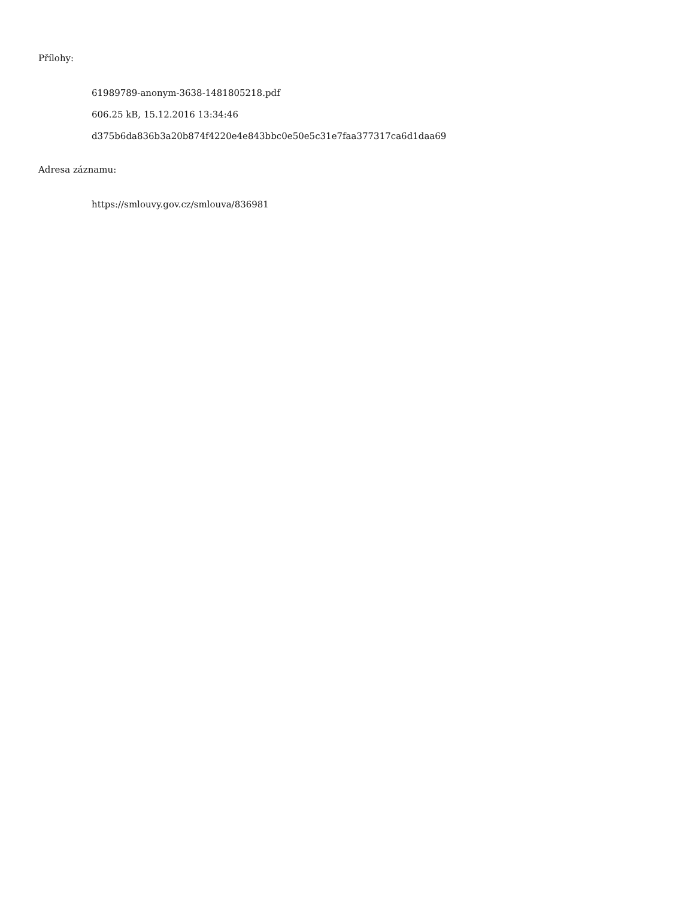Přílohy:
61989789-anonym-3638-1481805218.pdf
606.25 kB, 15.12.2016 13:34:46
d375b6da836b3a20b874f4220e4e843bbc0e50e5c31e7faa377317ca6d1daa69
Adresa záznamu:
https://smlouvy.gov.cz/smlouva/836981